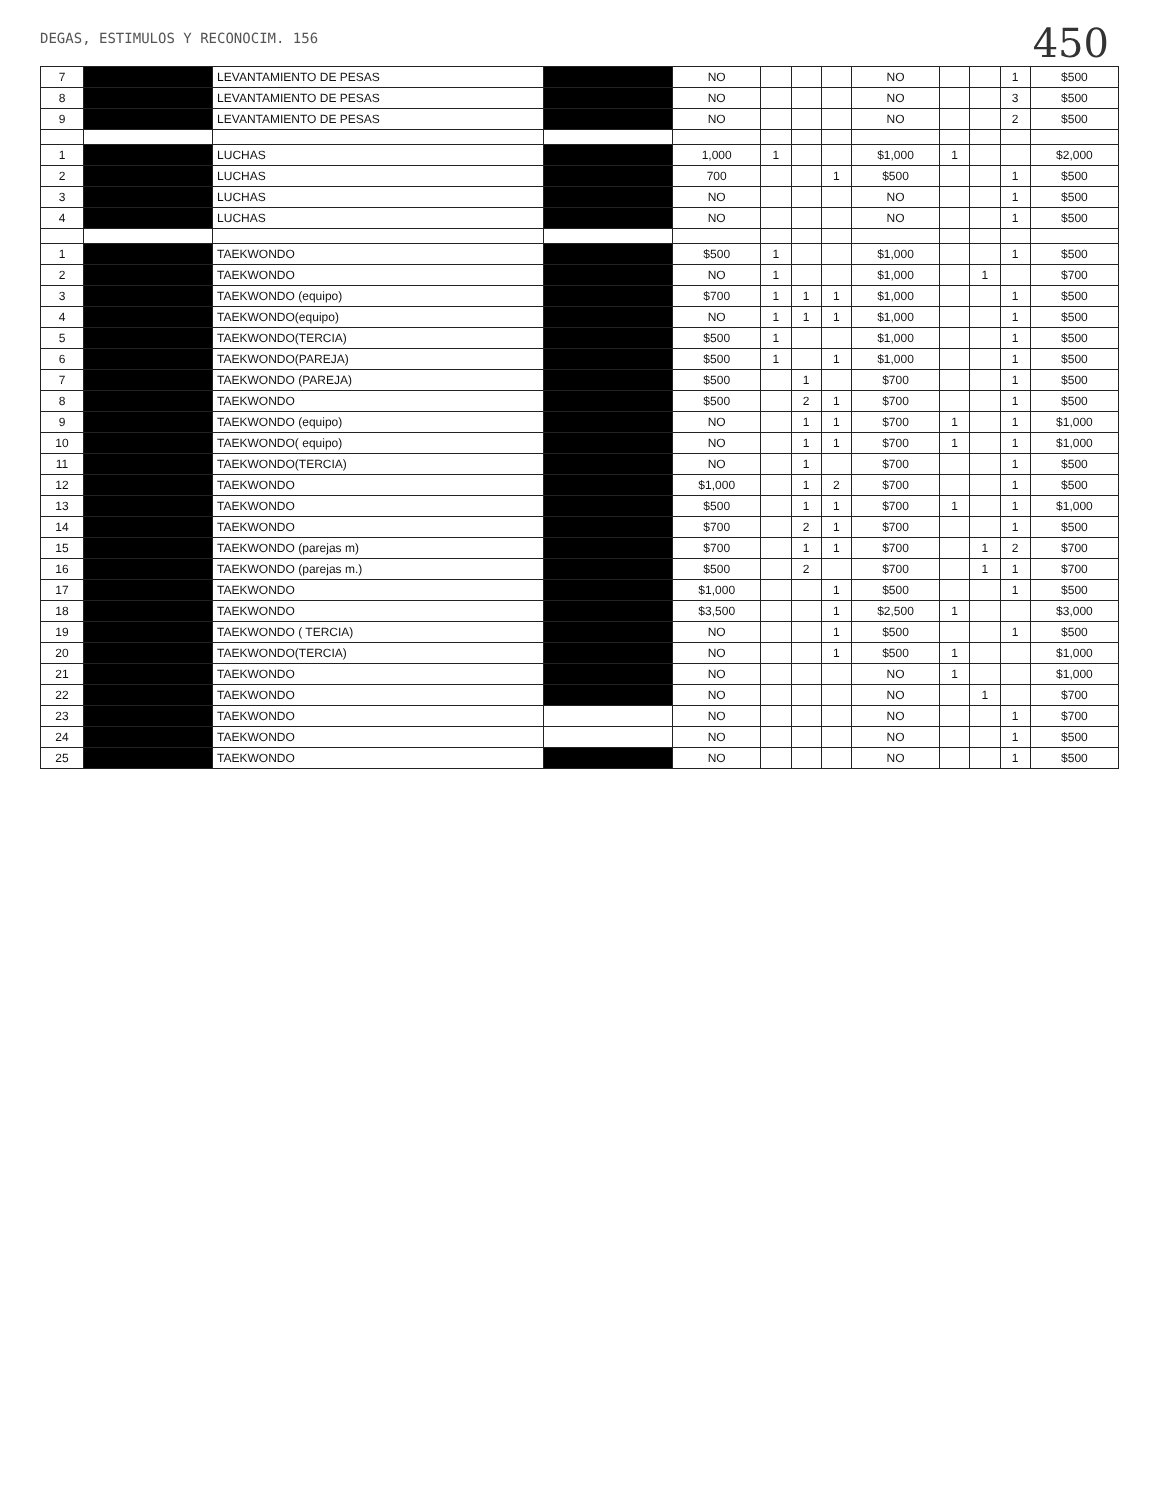DEGAS, ESTIMULOS Y RECONOCIM. 156
450
| 7 | | LEVANTAMIENTO DE PESAS | | NO | | | | NO | | | 1 | $500 |
| 8 | | LEVANTAMIENTO DE PESAS | | NO | | | | NO | | | 3 | $500 |
| 9 | | LEVANTAMIENTO DE PESAS | | NO | | | | NO | | | 2 | $500 |
| 1 | | LUCHAS | | 1,000 | 1 | | | $1,000 | 1 | | | $2,000 |
| 2 | | LUCHAS | | 700 | | | 1 | $500 | | | 1 | $500 |
| 3 | | LUCHAS | | NO | | | | NO | | | 1 | $500 |
| 4 | | LUCHAS | | NO | | | | NO | | | 1 | $500 |
| 1 | | TAEKWONDO | | $500 | 1 | | | $1,000 | | | 1 | $500 |
| 2 | | TAEKWONDO | | NO | 1 | | | $1,000 | | 1 | | $700 |
| 3 | | TAEKWONDO (equipo) | | $700 | 1 | 1 | 1 | $1,000 | | | 1 | $500 |
| 4 | | TAEKWONDO(equipo) | | NO | 1 | 1 | 1 | $1,000 | | | 1 | $500 |
| 5 | | TAEKWONDO(TERCIA) | | $500 | 1 | | | $1,000 | | | 1 | $500 |
| 6 | | TAEKWONDO(PAREJA) | | $500 | 1 | | 1 | $1,000 | | | 1 | $500 |
| 7 | | TAEKWONDO (PAREJA) | | $500 | | 1 | | $700 | | | 1 | $500 |
| 8 | | TAEKWONDO | | $500 | | 2 | 1 | $700 | | | 1 | $500 |
| 9 | | TAEKWONDO (equipo) | | NO | | 1 | 1 | $700 | 1 | | 1 | $1,000 |
| 10 | | TAEKWONDO( equipo) | | NO | | 1 | 1 | $700 | 1 | | 1 | $1,000 |
| 11 | | TAEKWONDO(TERCIA) | | NO | | 1 | | $700 | | | 1 | $500 |
| 12 | | TAEKWONDO | | $1,000 | | 1 | 2 | $700 | | | 1 | $500 |
| 13 | | TAEKWONDO | | $500 | | 1 | 1 | $700 | 1 | | 1 | $1,000 |
| 14 | | TAEKWONDO | | $700 | | 2 | 1 | $700 | | | 1 | $500 |
| 15 | | TAEKWONDO (parejas m) | | $700 | | 1 | 1 | $700 | | 1 | 2 | $700 |
| 16 | | TAEKWONDO (parejas m.) | | $500 | | 2 | | $700 | | 1 | 1 | $700 |
| 17 | | TAEKWONDO | | $1,000 | | | 1 | $500 | | | 1 | $500 |
| 18 | | TAEKWONDO | | $3,500 | | | 1 | $2,500 | 1 | | | $3,000 |
| 19 | | TAEKWONDO ( TERCIA) | | NO | | | 1 | $500 | | | 1 | $500 |
| 20 | | TAEKWONDO(TERCIA) | | NO | | | 1 | $500 | 1 | | | $1,000 |
| 21 | | TAEKWONDO | | NO | | | | NO | 1 | | | $1,000 |
| 22 | | TAEKWONDO | | NO | | | | NO | | 1 | | $700 |
| 23 | | TAEKWONDO | | NO | | | | NO | | | 1 | $700 |
| 24 | | TAEKWONDO | | NO | | | | NO | | | 1 | $500 |
| 25 | | TAEKWONDO | | NO | | | | NO | | | 1 | $500 |